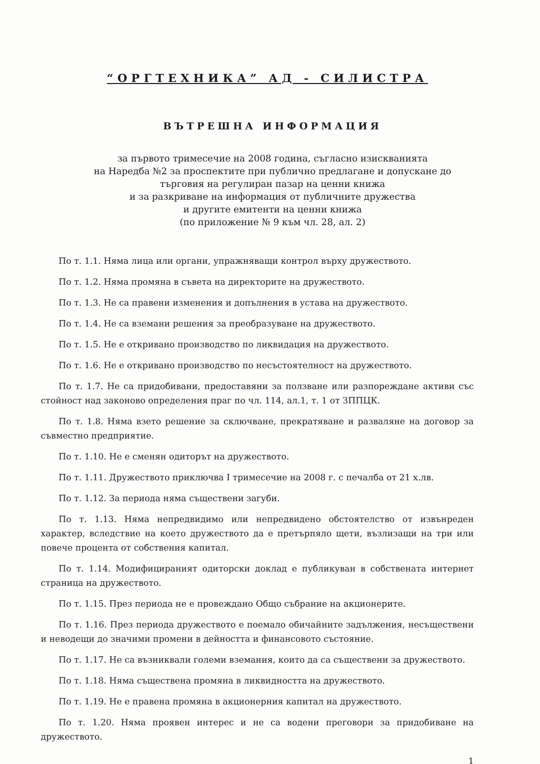“ОРГТЕХНИКА” АД - СИЛИСТРА
ВЪТРЕШНА ИНФОРМАЦИЯ
за първото тримесечие на 2008 година, съгласно изискванията
на Наредба №2 за проспектите при публично предлагане и допускане до
търговия на регулиран пазар на ценни книжа
и за разкриване на информация от публичните дружества
и другите емитенти на ценни книжа
(по приложение № 9 към чл. 28, ал. 2)
По т. 1.1. Няма лица или органи, упражняващи контрол върху дружеството.
По т. 1.2. Няма промяна в съвета на директорите на дружеството.
По т. 1.3. Не са правени изменения и допълнения в устава на дружеството.
По т. 1.4. Не са вземани решения за преобразуване на дружеството.
По т. 1.5. Не е откривано производство по ликвидация на дружеството.
По т. 1.6. Не е откривано производство по несъстоятелност на дружеството.
По т. 1.7. Не са придобивани, предоставяни за ползване или разпореждане активи със стойност над законово определения праг по чл. 114, ал.1, т. 1 от ЗППЦК.
По т. 1.8. Няма взето решение за сключване, прекратяване и разваляне на договор за съвместно предприятие.
По т. 1.10. Не е сменян одиторът на дружеството.
По т. 1.11. Дружеството приключва I тримесечие на 2008 г. с печалба от 21 х.лв.
По т. 1.12. За периода няма съществени загуби.
По т. 1.13. Няма непредвидимо или непредвидено обстоятелство от извънреден характер, вследствие на което дружеството да е претърпяло щети, възлизащи на три или повече процента от собствения капитал.
По т. 1.14. Модифицираният одиторски доклад е публикуван в собствената интернет страница на дружеството.
По т. 1.15. През периода не е провеждано Общо събрание на акционерите.
По т. 1.16. През периода дружеството е поемало обичайните задължения, несъществени и неводещи до значими промени в дейността и финансовото състояние.
По т. 1.17. Не са възниквали големи вземания, които да са съществени за дружеството.
По т. 1.18. Няма съществена промяна в ликвидността на дружеството.
По т. 1.19. Не е правена промяна в акционерния капитал на дружеството.
По т. 1.20. Няма проявен интерес и не са водени преговори за придобиване на дружеството.
1